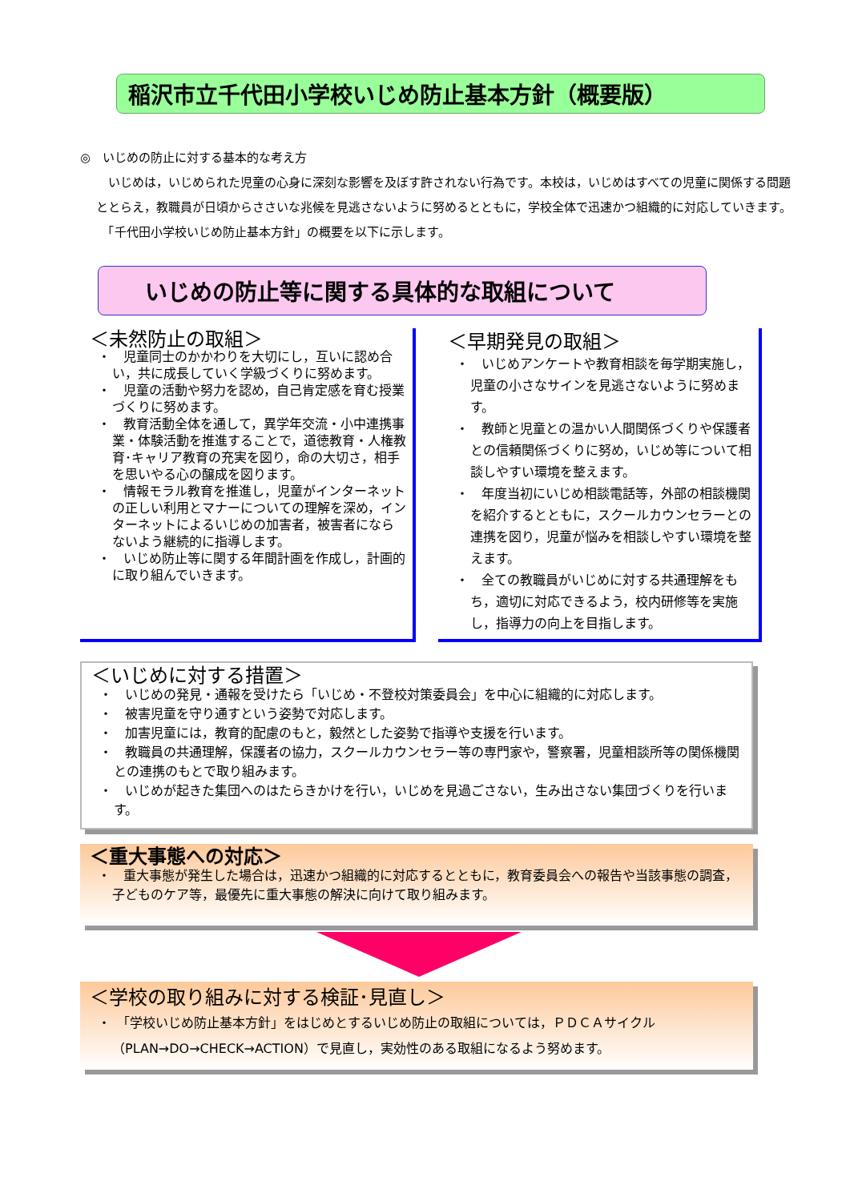稲沢市立千代田小学校いじめ防止基本方針（概要版）
◎　いじめの防止に対する基本的な考え方
　いじめは，いじめられた児童の心身に深刻な影響を及ぼす許されない行為です。本校は，いじめはすべての児童に関係する問題ととらえ，教職員が日頃からささいな兆候を見逃さないように努めるとともに，学校全体で迅速かつ組織的に対応していきます。
　「千代田小学校いじめ防止基本方針」の概要を以下に示します。
いじめの防止等に関する具体的な取組について
＜未然防止の取組＞
・　児童同士のかかわりを大切にし，互いに認め合い，共に成長していく学級づくりに努めます。
・　児童の活動や努力を認め，自己肯定感を育む授業づくりに努めます。
・　教育活動全体を通して，異学年交流・小中連携事業・体験活動を推進することで，道徳教育・人権教育･キャリア教育の充実を図り，命の大切さ，相手を思いやる心の醸成を図ります。
・　情報モラル教育を推進し，児童がインターネットの正しい利用とマナーについての理解を深め，インターネットによるいじめの加害者，被害者にならないよう継続的に指導します。
・　いじめ防止等に関する年間計画を作成し，計画的に取り組んでいきます。
＜早期発見の取組＞
・　いじめアンケートや教育相談を毎学期実施し，児童の小さなサインを見逃さないように努めます。
・　教師と児童との温かい人間関係づくりや保護者との信頼関係づくりに努め，いじめ等について相談しやすい環境を整えます。
・　年度当初にいじめ相談電話等，外部の相談機関を紹介するとともに，スクールカウンセラーとの連携を図り，児童が悩みを相談しやすい環境を整えます。
・　全ての教職員がいじめに対する共通理解をもち，適切に対応できるよう，校内研修等を実施し，指導力の向上を目指します。
＜いじめに対する措置＞
・　いじめの発見・通報を受けたら「いじめ・不登校対策委員会」を中心に組織的に対応します。
・　被害児童を守り通すという姿勢で対応します。
・　加害児童には，教育的配慮のもと，毅然とした姿勢で指導や支援を行います。
・　教職員の共通理解，保護者の協力，スクールカウンセラー等の専門家や，警察署，児童相談所等の関係機関との連携のもとで取り組みます。
・　いじめが起きた集団へのはたらきかけを行い，いじめを見過ごさない，生み出さない集団づくりを行います。
＜重大事態への対応＞
・　重大事態が発生した場合は，迅速かつ組織的に対応するとともに，教育委員会への報告や当該事態の調査，子どものケア等，最優先に重大事態の解決に向けて取り組みます。
＜学校の取り組みに対する検証･見直し＞
・　「学校いじめ防止基本方針」をはじめとするいじめ防止の取組については，ＰＤＣＡサイクル（PLAN→DO→CHECK→ACTION）で見直し，実効性のある取組になるよう努めます。